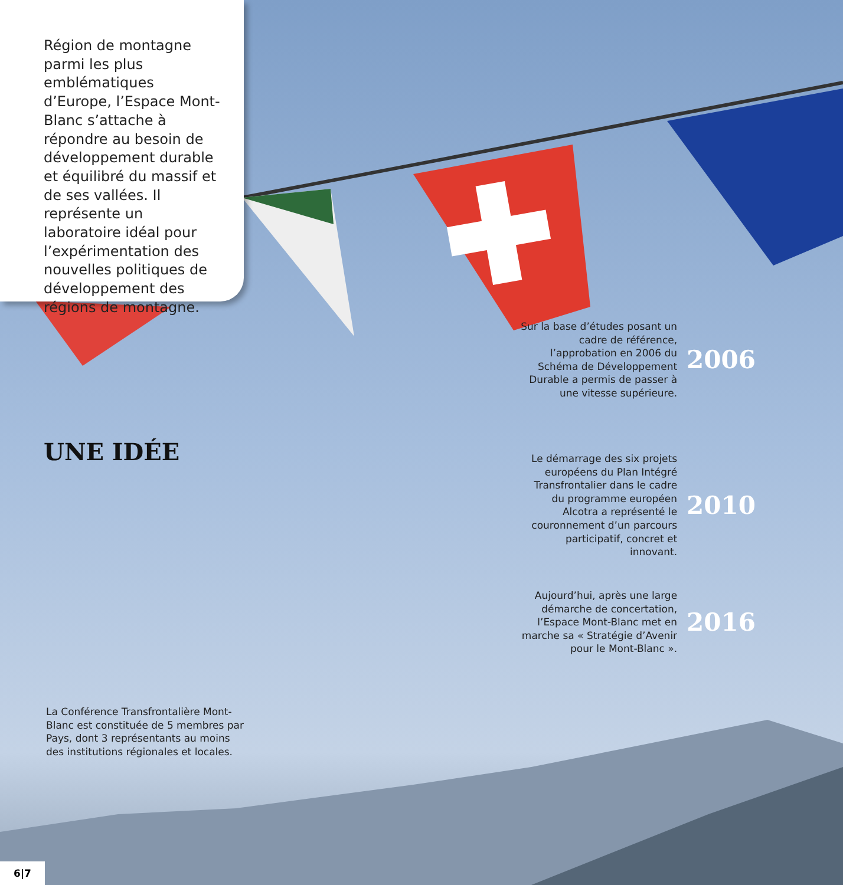Région de montagne parmi les plus emblématiques d’Europe, l’Espace Mont-Blanc s’attache à répondre au besoin de développement durable et équilibré du massif et de ses vallées. Il représente un laboratoire idéal pour l’expérimentation des nouvelles politiques de développement des régions de montagne.
UNE IDÉE
Sur la base d’études posant un cadre de référence, l’approbation en 2006 du Schéma de Développement Durable a permis de passer à une vitesse supérieure.
2006
Le démarrage des six projets européens du Plan Intégré Transfrontalier dans le cadre du programme européen Alcotra a représenté le couronnement d’un parcours participatif, concret et innovant.
2010
Aujourd’hui, après une large démarche de concertation, l’Espace Mont-Blanc met en marche sa « Stratégie d’Avenir pour le Mont-Blanc ».
2016
La Conférence Transfrontalière Mont-Blanc est constituée de 5 membres par Pays, dont 3 représentants au moins des institutions régionales et locales.
6|7